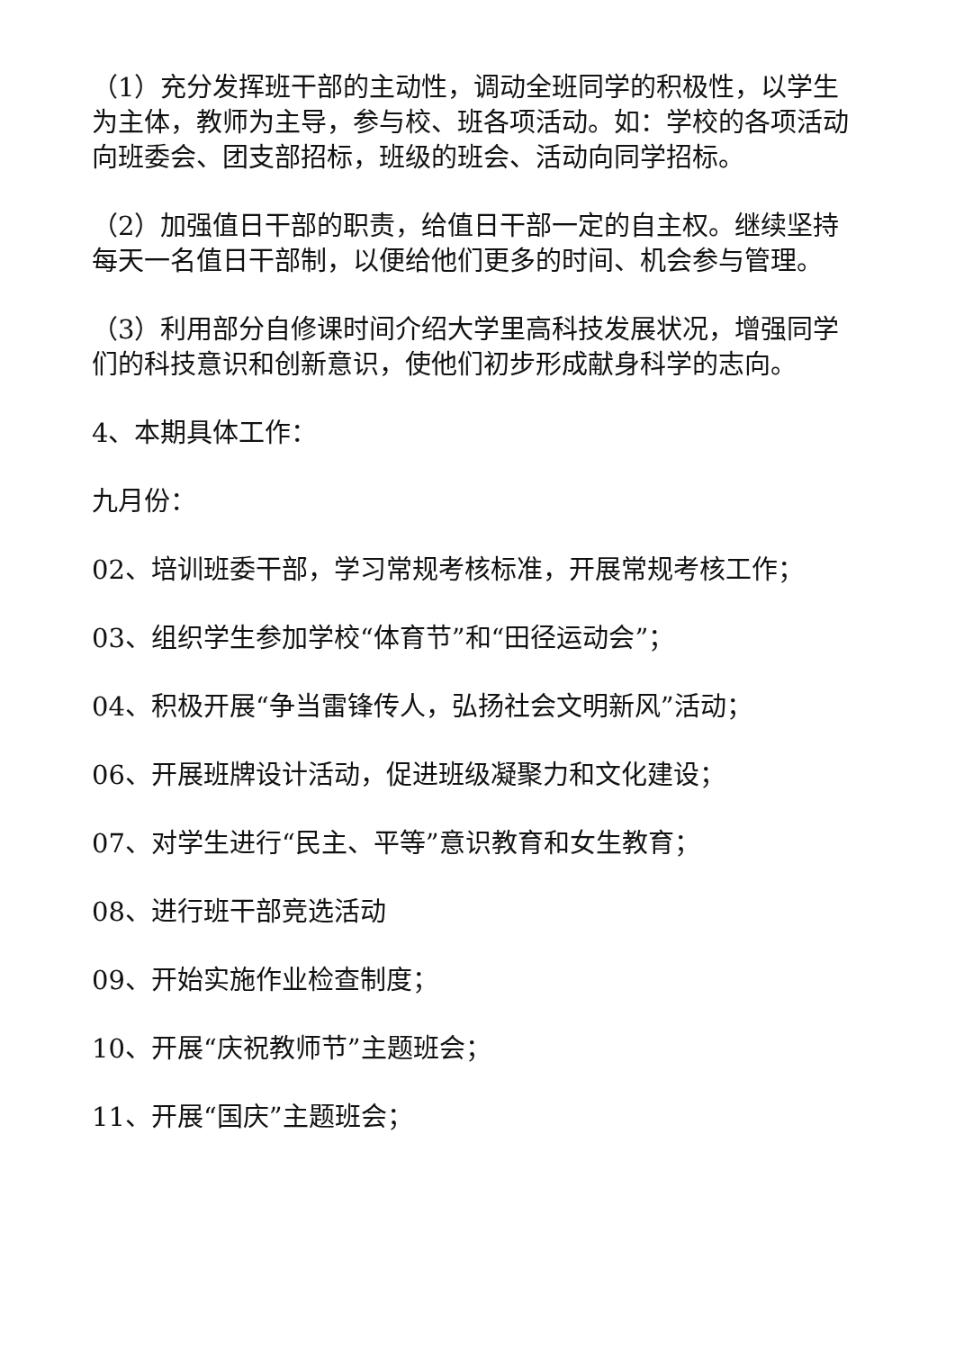（1）充分发挥班干部的主动性，调动全班同学的积极性，以学生为主体，教师为主导，参与校、班各项活动。如：学校的各项活动向班委会、团支部招标，班级的班会、活动向同学招标。
（2）加强值日干部的职责，给值日干部一定的自主权。继续坚持每天一名值日干部制，以便给他们更多的时间、机会参与管理。
（3）利用部分自修课时间介绍大学里高科技发展状况，增强同学们的科技意识和创新意识，使他们初步形成献身科学的志向。
4、本期具体工作：
九月份：
02、培训班委干部，学习常规考核标准，开展常规考核工作；
03、组织学生参加学校“体育节”和“田径运动会”；
04、积极开展“争当雷锋传人，弘扬社会文明新风”活动；
06、开展班牌设计活动，促进班级凝聚力和文化建设；
07、对学生进行“民主、平等”意识教育和女生教育；
08、进行班干部竞选活动
09、开始实施作业检查制度；
10、开展“庆祝教师节”主题班会；
11、开展“国庆”主题班会；